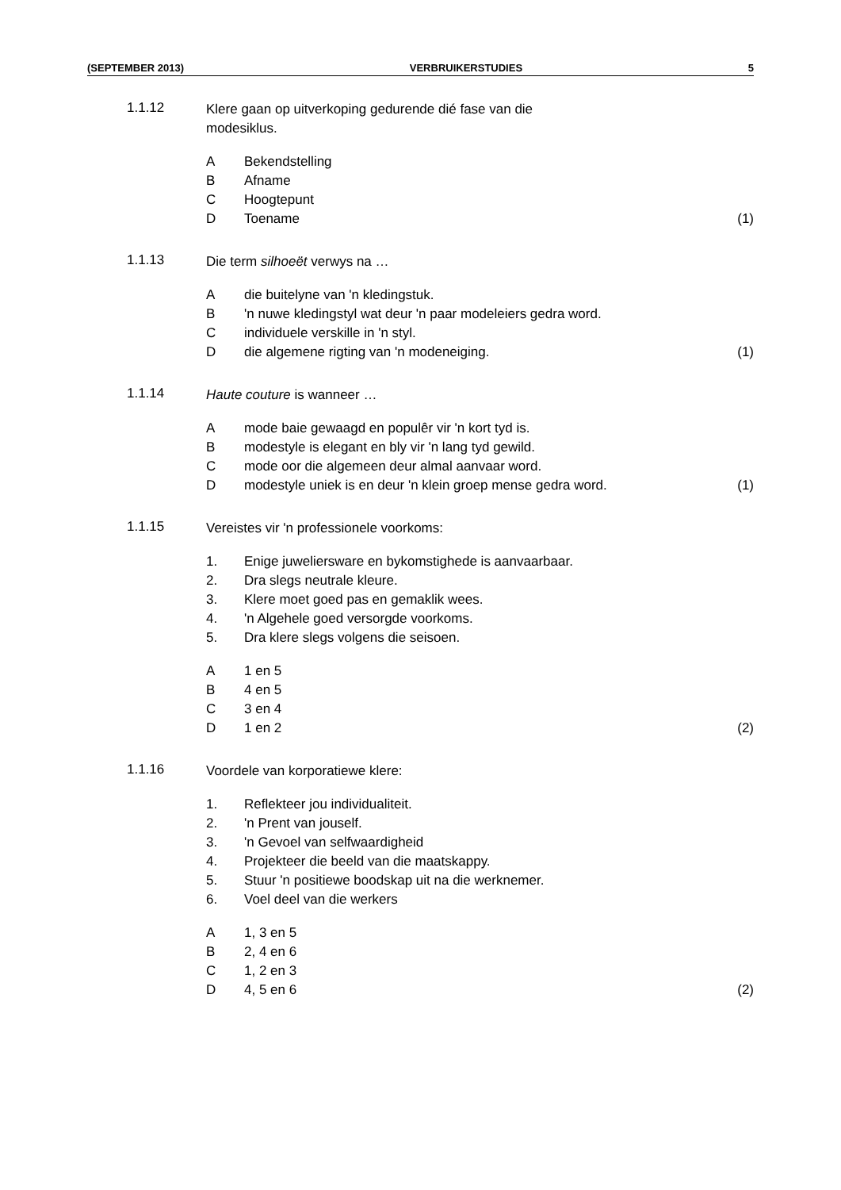(SEPTEMBER 2013) VERBRUIKERSTUDIES 5
1.1.12
Klere gaan op uitverkoping gedurende dié fase van die
modesiklus.
A Bekendstelling
B Afname
C Hoogtepunt
D Toename (1)
1.1.13
Die term silhoeët verwys na …
Adie buitelyne van 'n kledingstuk.
B 'n nuwe kledingstyl wat deur 'n paar modeleiers gedra word.
Cindividuele verskille in 'n styl.
Ddie algemene rigting van 'n modeneiging. (1)
1.1.14
Haute couture is wanneer …
Amode baie gewaagd en populêr vir 'n kort tyd is.
Bmodestyle is elegant en bly vir 'n lang tyd gewild.
Cmode oor die algemeen deur almal aanvaar word.
Dmodestyle uniek is en deur 'n klein groep mense gedra word. (1)
1.1.15
Vereistes vir 'n professionele voorkoms:
1. Enige juwelierswarе en bykomstighede is aanvaarbaar.
2. Dra slegs neutrale kleure.
3. Klere moet goed pas en gemaklik wees.
4. 'n Algehele goed versorgde voorkoms.
5. Dra klere slegs volgens die seisoen.
A 1 en 5
B 4 en 5
C 3 en 4
D 1 en 2 (2)
1.1.16
Voordele van korporatiewe klere:
1. Reflekteer jou individualiteit.
2. 'n Prent van jouself.
3. 'n Gevoel van selfwaardigheid
4. Projekteer die beeld van die maatskappy.
5. Stuur 'n positiewe boodskap uit na die werknemer.
6. Voel deel van die werkers
A 1, 3 en 5
B 2, 4 en 6
C 1, 2 en 3
D 4, 5 en 6 (2)